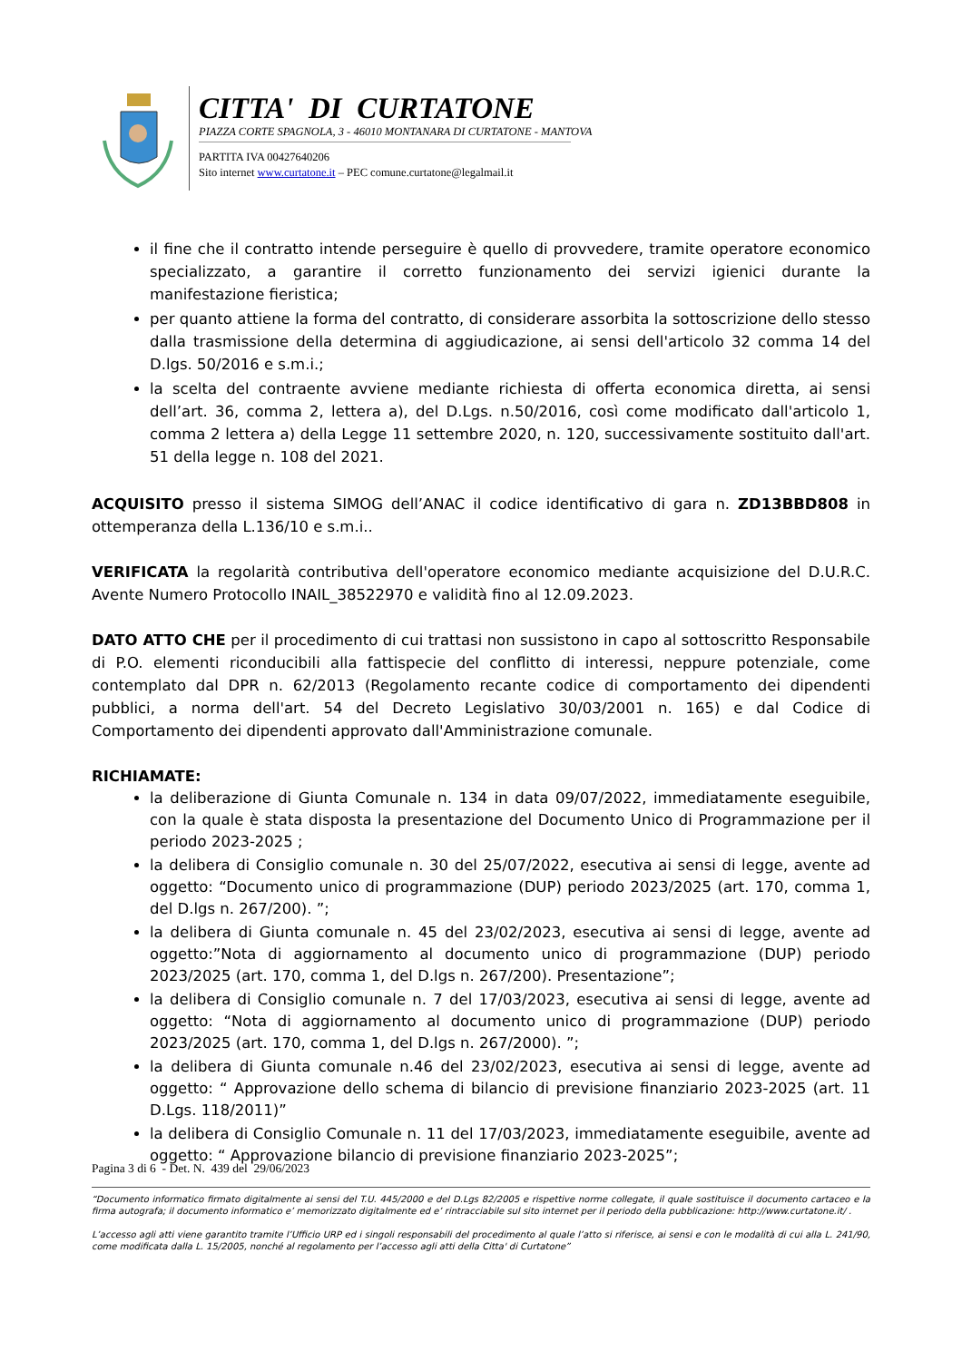CITTA' DI CURTATONE
PIAZZA CORTE SPAGNOLA, 3 - 46010 MONTANARA DI CURTATONE - MANTOVA
PARTITA IVA 00427640206
Sito internet www.curtatone.it – PEC comune.curtatone@legalmail.it
il fine che il contratto intende perseguire è quello di provvedere, tramite operatore economico specializzato, a garantire il corretto funzionamento dei servizi igienici durante la manifestazione fieristica;
per quanto attiene la forma del contratto, di considerare assorbita la sottoscrizione dello stesso dalla trasmissione della determina di aggiudicazione, ai sensi dell'articolo 32 comma 14 del D.lgs. 50/2016 e s.m.i.;
la scelta del contraente avviene mediante richiesta di offerta economica diretta, ai sensi dell’art. 36, comma 2, lettera a), del D.Lgs. n.50/2016, così come modificato dall'articolo 1, comma 2 lettera a) della Legge 11 settembre 2020, n. 120, successivamente sostituito dall'art. 51 della legge n. 108 del 2021.
ACQUISITO presso il sistema SIMOG dell’ANAC il codice identificativo di gara n. ZD13BBD808 in ottemperanza della L.136/10 e s.m.i..
VERIFICATA la regolarità contributiva dell'operatore economico mediante acquisizione del D.U.R.C. Avente Numero Protocollo INAIL_38522970 e validità fino al 12.09.2023.
DATO ATTO CHE per il procedimento di cui trattasi non sussistono in capo al sottoscritto Responsabile di P.O. elementi riconducibili alla fattispecie del conflitto di interessi, neppure potenziale, come contemplato dal DPR n. 62/2013 (Regolamento recante codice di comportamento dei dipendenti pubblici, a norma dell'art. 54 del Decreto Legislativo 30/03/2001 n. 165) e dal Codice di Comportamento dei dipendenti approvato dall'Amministrazione comunale.
RICHIAMATE:
la deliberazione di Giunta Comunale n. 134 in data 09/07/2022, immediatamente eseguibile, con la quale è stata disposta la presentazione del Documento Unico di Programmazione per il periodo 2023-2025 ;
la delibera di Consiglio comunale n. 30 del 25/07/2022, esecutiva ai sensi di legge, avente ad oggetto: “Documento unico di programmazione (DUP) periodo 2023/2025 (art. 170, comma 1, del D.lgs n. 267/200). ”;
la delibera di Giunta comunale n. 45 del 23/02/2023, esecutiva ai sensi di legge, avente ad oggetto:”Nota di aggiornamento al documento unico di programmazione (DUP) periodo 2023/2025 (art. 170, comma 1, del D.lgs n. 267/200). Presentazione”;
la delibera di Consiglio comunale n. 7 del 17/03/2023, esecutiva ai sensi di legge, avente ad oggetto: “Nota di aggiornamento al documento unico di programmazione (DUP) periodo 2023/2025 (art. 170, comma 1, del D.lgs n. 267/2000). ”;
la delibera di Giunta comunale n.46 del 23/02/2023, esecutiva ai sensi di legge, avente ad oggetto: “ Approvazione dello schema di bilancio di previsione finanziario 2023-2025 (art. 11 D.Lgs. 118/2011)”
la delibera di Consiglio Comunale n. 11 del 17/03/2023, immediatamente eseguibile, avente ad oggetto: “ Approvazione bilancio di previsione finanziario 2023-2025”;
Pagina 3 di 6 - Det. N. 439 del 29/06/2023
“Documento informatico firmato digitalmente ai sensi del T.U. 445/2000 e del D.Lgs 82/2005 e rispettive norme collegate, il quale sostituisce il documento cartaceo e la firma autografa; il documento informatico e’ memorizzato digitalmente ed e’ rintracciabile sul sito internet per il periodo della pubblicazione: http://www.curtatone.it/ .
L’accesso agli atti viene garantito tramite l’Ufficio URP ed i singoli responsabili del procedimento al quale l’atto si riferisce, ai sensi e con le modalità di cui alla L. 241/90, come modificata dalla L. 15/2005, nonché al regolamento per l’accesso agli atti della Citta' di Curtatone”